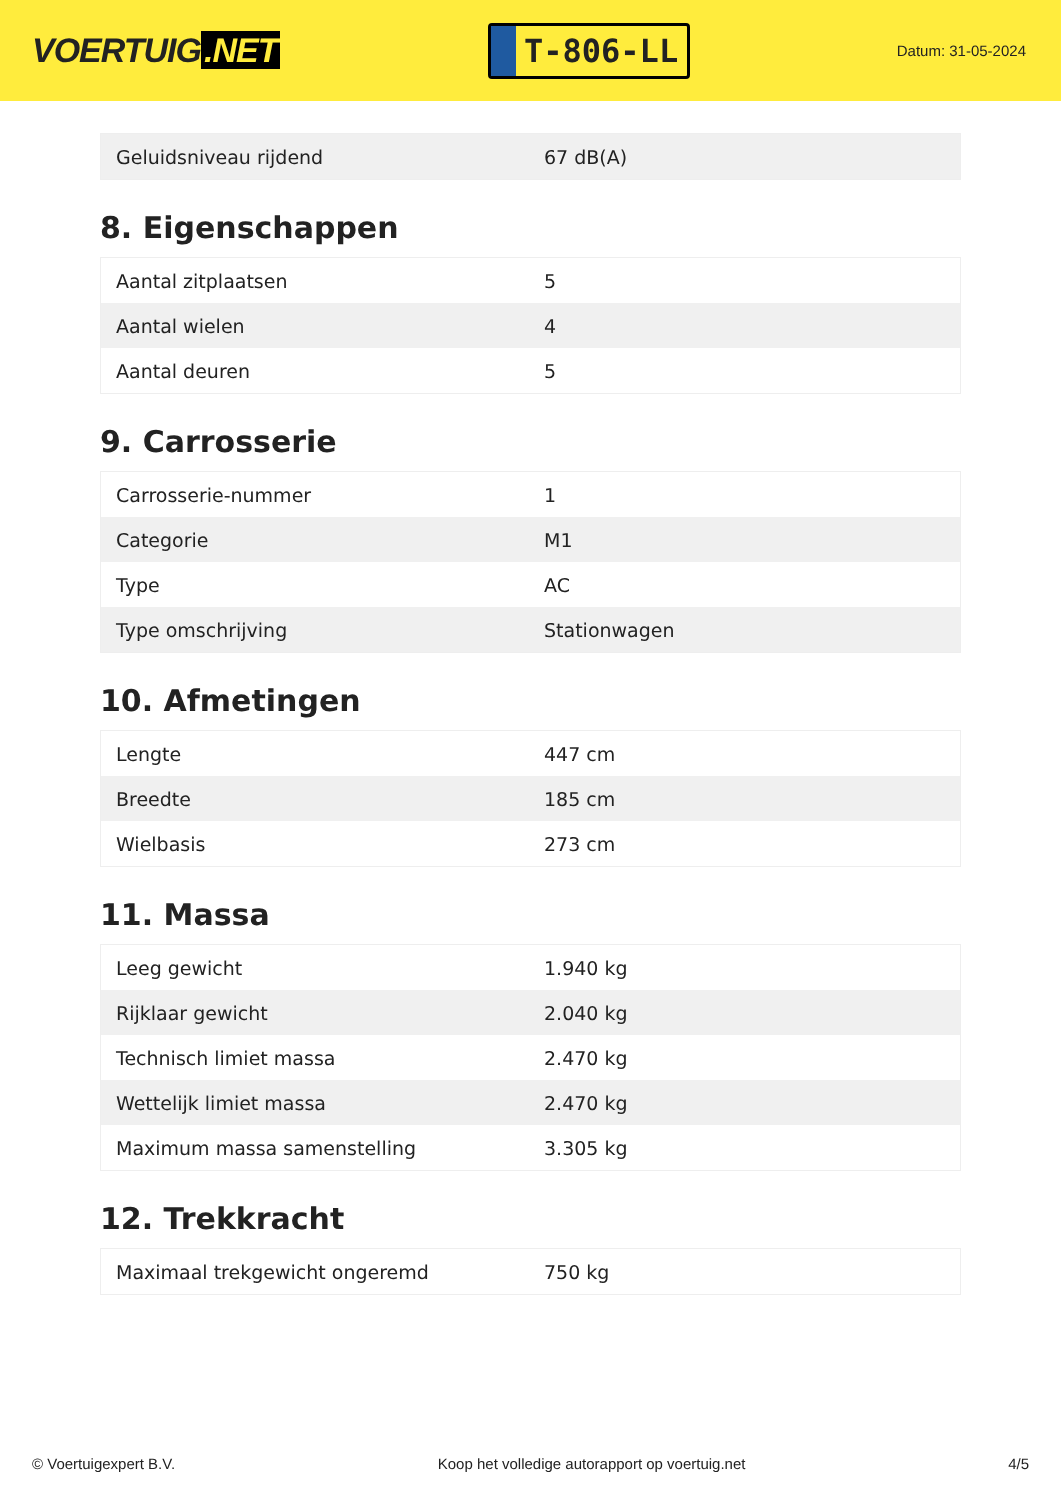VOERTUIG.NET
T-806-LL
Datum: 31-05-2024
| Geluidsniveau rijdend | 67 dB(A) |
8. Eigenschappen
| Aantal zitplaatsen | 5 |
| Aantal wielen | 4 |
| Aantal deuren | 5 |
9. Carrosserie
| Carrosserie-nummer | 1 |
| Categorie | M1 |
| Type | AC |
| Type omschrijving | Stationwagen |
10. Afmetingen
| Lengte | 447 cm |
| Breedte | 185 cm |
| Wielbasis | 273 cm |
11. Massa
| Leeg gewicht | 1.940 kg |
| Rijklaar gewicht | 2.040 kg |
| Technisch limiet massa | 2.470 kg |
| Wettelijk limiet massa | 2.470 kg |
| Maximum massa samenstelling | 3.305 kg |
12. Trekkracht
| Maximaal trekgewicht ongeremd | 750 kg |
© Voertuigexpert B.V. Koop het volledige autorapport op voertuig.net 4/5